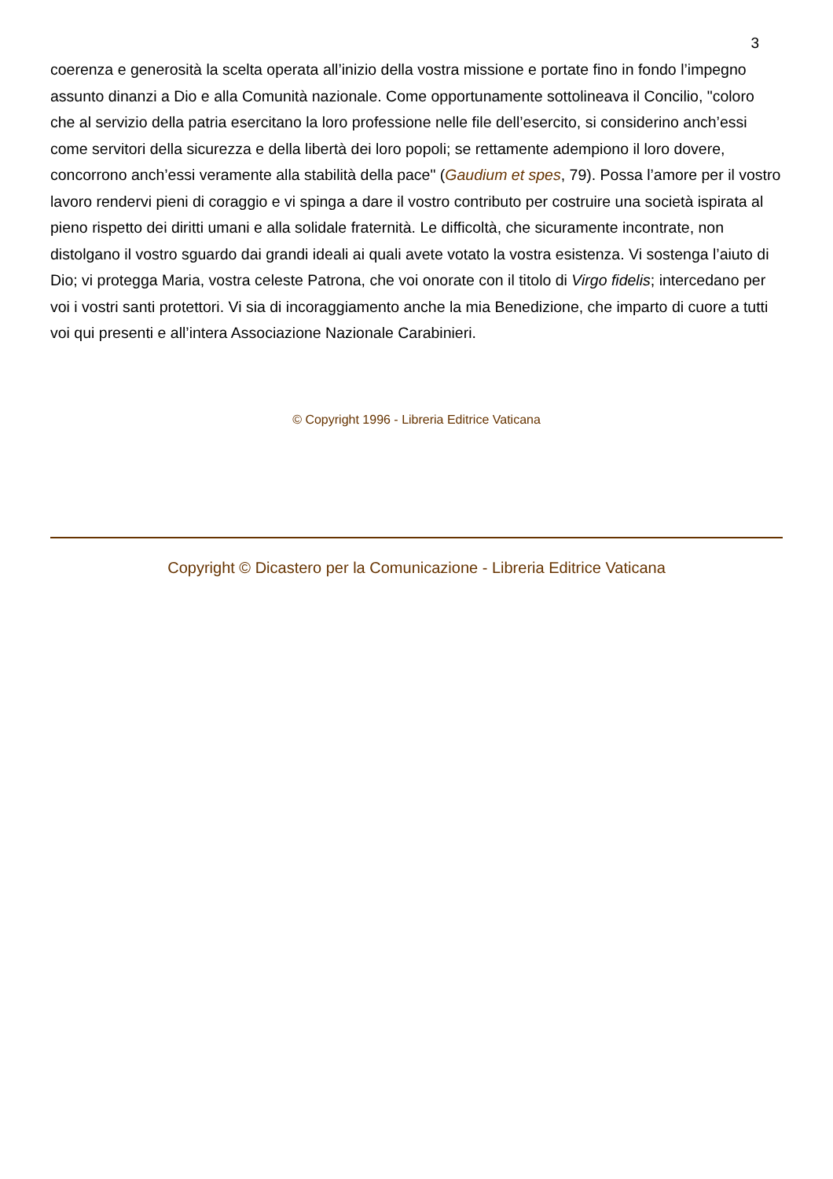3
coerenza e generosità la scelta operata all’inizio della vostra missione e portate fino in fondo l’impegno assunto dinanzi a Dio e alla Comunità nazionale. Come opportunamente sottolineava il Concilio, "coloro che al servizio della patria esercitano la loro professione nelle file dell’esercito, si considerino anch’essi come servitori della sicurezza e della libertà dei loro popoli; se rettamente adempiono il loro dovere, concorrono anch’essi veramente alla stabilità della pace" (Gaudium et spes, 79). Possa l’amore per il vostro lavoro rendervi pieni di coraggio e vi spinga a dare il vostro contributo per costruire una società ispirata al pieno rispetto dei diritti umani e alla solidale fraternità. Le difficoltà, che sicuramente incontrate, non distolgano il vostro sguardo dai grandi ideali ai quali avete votato la vostra esistenza. Vi sostenga l’aiuto di Dio; vi protegga Maria, vostra celeste Patrona, che voi onorate con il titolo di Virgo fidelis; intercedano per voi i vostri santi protettori. Vi sia di incoraggiamento anche la mia Benedizione, che imparto di cuore a tutti voi qui presenti e all’intera Associazione Nazionale Carabinieri.
© Copyright 1996 - Libreria Editrice Vaticana
Copyright © Dicastero per la Comunicazione - Libreria Editrice Vaticana